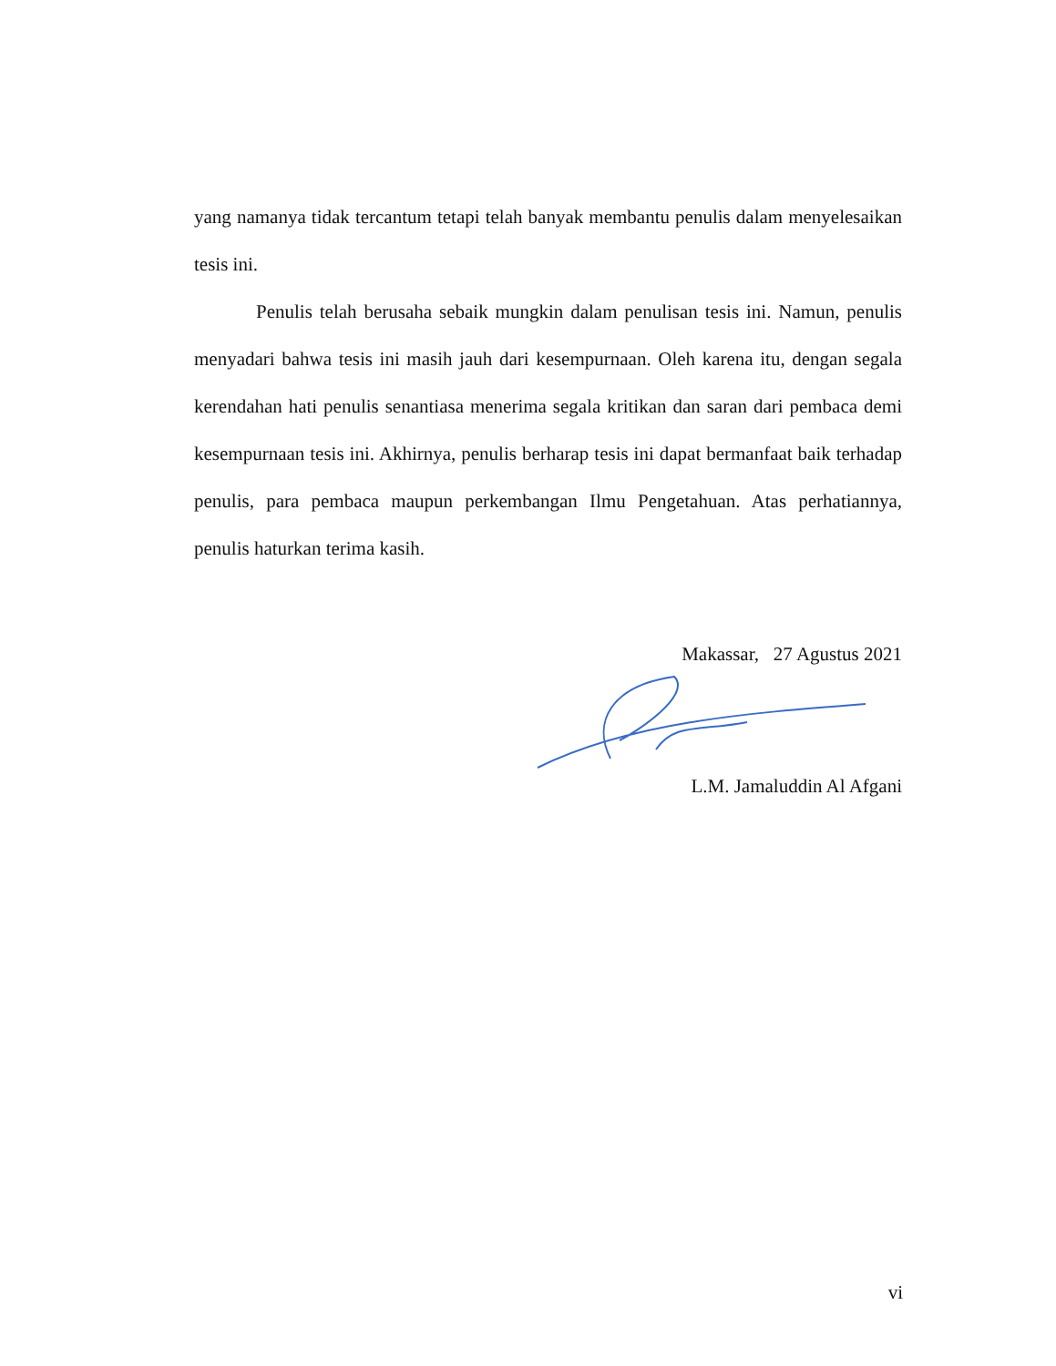yang namanya tidak tercantum tetapi telah banyak membantu penulis dalam menyelesaikan tesis ini.
Penulis telah berusaha sebaik mungkin dalam penulisan tesis ini. Namun, penulis menyadari bahwa tesis ini masih jauh dari kesempurnaan. Oleh karena itu, dengan segala kerendahan hati penulis senantiasa menerima segala kritikan dan saran dari pembaca demi kesempurnaan tesis ini. Akhirnya, penulis berharap tesis ini dapat bermanfaat baik terhadap penulis, para pembaca maupun perkembangan Ilmu Pengetahuan. Atas perhatiannya, penulis haturkan terima kasih.
Makassar, 27 Agustus 2021
L.M. Jamaluddin Al Afgani
vi